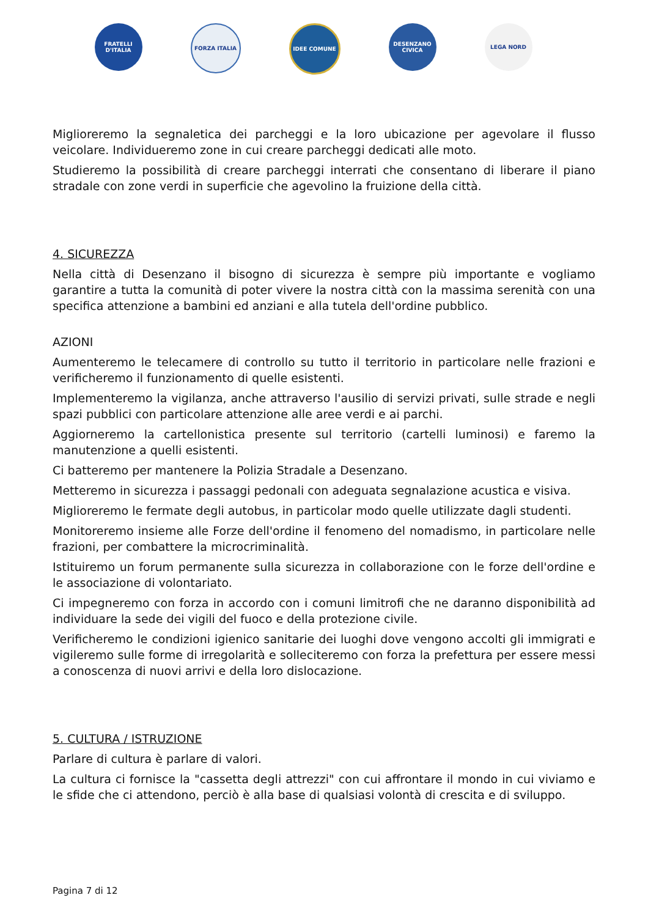FRATELLI D'ITALIA
FORZA ITALIA IDEE COMUNE DESENZANO CIVICA
LEGA NORD
Miglioreremo la segnaletica dei parcheggi e la loro ubicazione per agevolare il flusso veicolare. Individueremo zone in cui creare parcheggi dedicati alle moto.
Studieremo la possibilità di creare parcheggi interrati che consentano di liberare il piano stradale con zone verdi in superficie che agevolino la fruizione della città.
4. SICUREZZA
Nella città di Desenzano il bisogno di sicurezza è sempre più importante e vogliamo garantire a tutta la comunità di poter vivere la nostra città con la massima serenità con una specifica attenzione a bambini ed anziani e alla tutela dell'ordine pubblico.
AZIONI
Aumenteremo le telecamere di controllo su tutto il territorio in particolare nelle frazioni e verificheremo il funzionamento di quelle esistenti.
Implementeremo la vigilanza, anche attraverso l'ausilio di servizi privati, sulle strade e negli spazi pubblici con particolare attenzione alle aree verdi e ai parchi.
Aggiorneremo la cartellonistica presente sul territorio (cartelli luminosi) e faremo la manutenzione a quelli esistenti.
Ci batteremo per mantenere la Polizia Stradale a Desenzano.
Metteremo in sicurezza i passaggi pedonali con adeguata segnalazione acustica e visiva.
Miglioreremo le fermate degli autobus, in particolar modo quelle utilizzate dagli studenti.
Monitoreremo insieme alle Forze dell'ordine il fenomeno del nomadismo, in particolare nelle frazioni, per combattere la microcriminalità.
Istituiremo un forum permanente sulla sicurezza in collaborazione con le forze dell'ordine e le associazione di volontariato.
Ci impegneremo con forza in accordo con i comuni limitrofi che ne daranno disponibilità ad individuare la sede dei vigili del fuoco e della protezione civile.
Verificheremo le condizioni igienico sanitarie dei luoghi dove vengono accolti gli immigrati e vigileremo sulle forme di irregolarità e solleciteremo con forza la prefettura per essere messi a conoscenza di nuovi arrivi e della loro dislocazione.
5. CULTURA / ISTRUZIONE
Parlare di cultura è parlare di valori.
La cultura ci fornisce la "cassetta degli attrezzi" con cui affrontare il mondo in cui viviamo e le sfide che ci attendono, perciò è alla base di qualsiasi volontà di crescita e di sviluppo.
Pagina 7 di 12